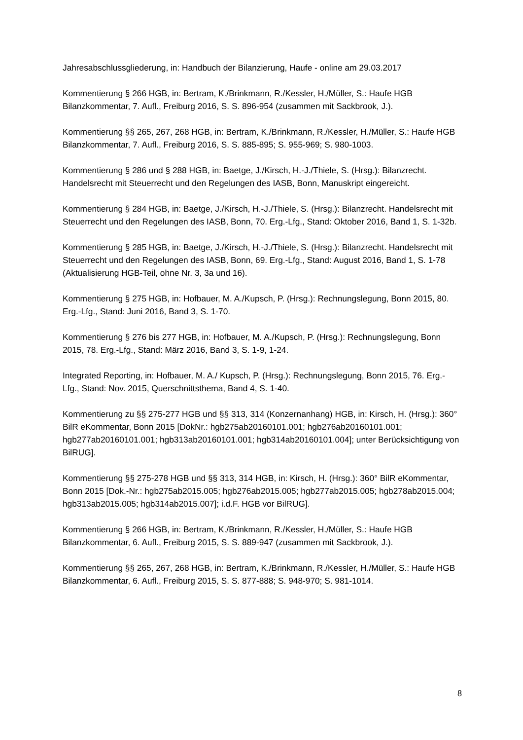Jahresabschlussgliederung, in: Handbuch der Bilanzierung, Haufe - online am 29.03.2017
Kommentierung § 266 HGB, in: Bertram, K./Brinkmann, R./Kessler, H./Müller, S.: Haufe HGB Bilanzkommentar, 7. Aufl., Freiburg 2016, S. S. 896-954 (zusammen mit Sackbrook, J.).
Kommentierung §§ 265, 267, 268 HGB, in: Bertram, K./Brinkmann, R./Kessler, H./Müller, S.: Haufe HGB Bilanzkommentar, 7. Aufl., Freiburg 2016, S. S. 885-895; S. 955-969; S. 980-1003.
Kommentierung § 286 und § 288 HGB, in: Baetge, J./Kirsch, H.-J./Thiele, S. (Hrsg.): Bilanzrecht. Handelsrecht mit Steuerrecht und den Regelungen des IASB, Bonn, Manuskript eingereicht.
Kommentierung § 284 HGB, in: Baetge, J./Kirsch, H.-J./Thiele, S. (Hrsg.): Bilanzrecht. Handelsrecht mit Steuerrecht und den Regelungen des IASB, Bonn, 70. Erg.-Lfg., Stand: Oktober 2016, Band 1, S. 1-32b.
Kommentierung § 285 HGB, in: Baetge, J./Kirsch, H.-J./Thiele, S. (Hrsg.): Bilanzrecht. Handelsrecht mit Steuerrecht und den Regelungen des IASB, Bonn, 69. Erg.-Lfg., Stand: August 2016, Band 1, S. 1-78 (Aktualisierung HGB-Teil, ohne Nr. 3, 3a und 16).
Kommentierung § 275 HGB, in: Hofbauer, M. A./Kupsch, P. (Hrsg.): Rechnungslegung, Bonn 2015, 80. Erg.-Lfg., Stand: Juni 2016, Band 3, S. 1-70.
Kommentierung § 276 bis 277 HGB, in: Hofbauer, M. A./Kupsch, P. (Hrsg.): Rechnungslegung, Bonn 2015, 78. Erg.-Lfg., Stand: März 2016, Band 3, S. 1-9, 1-24.
Integrated Reporting, in: Hofbauer, M. A./ Kupsch, P. (Hrsg.): Rechnungslegung, Bonn 2015, 76. Erg.-Lfg., Stand: Nov. 2015, Querschnittsthema, Band 4, S. 1-40.
Kommentierung zu §§ 275-277 HGB und §§ 313, 314 (Konzernanhang) HGB, in: Kirsch, H. (Hrsg.): 360° BilR eKommentar, Bonn 2015 [DokNr.: hgb275ab20160101.001; hgb276ab20160101.001; hgb277ab20160101.001; hgb313ab20160101.001; hgb314ab20160101.004]; unter Berücksichtigung von BilRUG].
Kommentierung §§ 275-278 HGB und §§ 313, 314 HGB, in: Kirsch, H. (Hrsg.): 360° BilR eKommentar, Bonn 2015 [Dok.-Nr.: hgb275ab2015.005; hgb276ab2015.005; hgb277ab2015.005; hgb278ab2015.004; hgb313ab2015.005; hgb314ab2015.007]; i.d.F. HGB vor BilRUG].
Kommentierung § 266 HGB, in: Bertram, K./Brinkmann, R./Kessler, H./Müller, S.: Haufe HGB Bilanzkommentar, 6. Aufl., Freiburg 2015, S. S. 889-947 (zusammen mit Sackbrook, J.).
Kommentierung §§ 265, 267, 268 HGB, in: Bertram, K./Brinkmann, R./Kessler, H./Müller, S.: Haufe HGB Bilanzkommentar, 6. Aufl., Freiburg 2015, S. S. 877-888; S. 948-970; S. 981-1014.
8